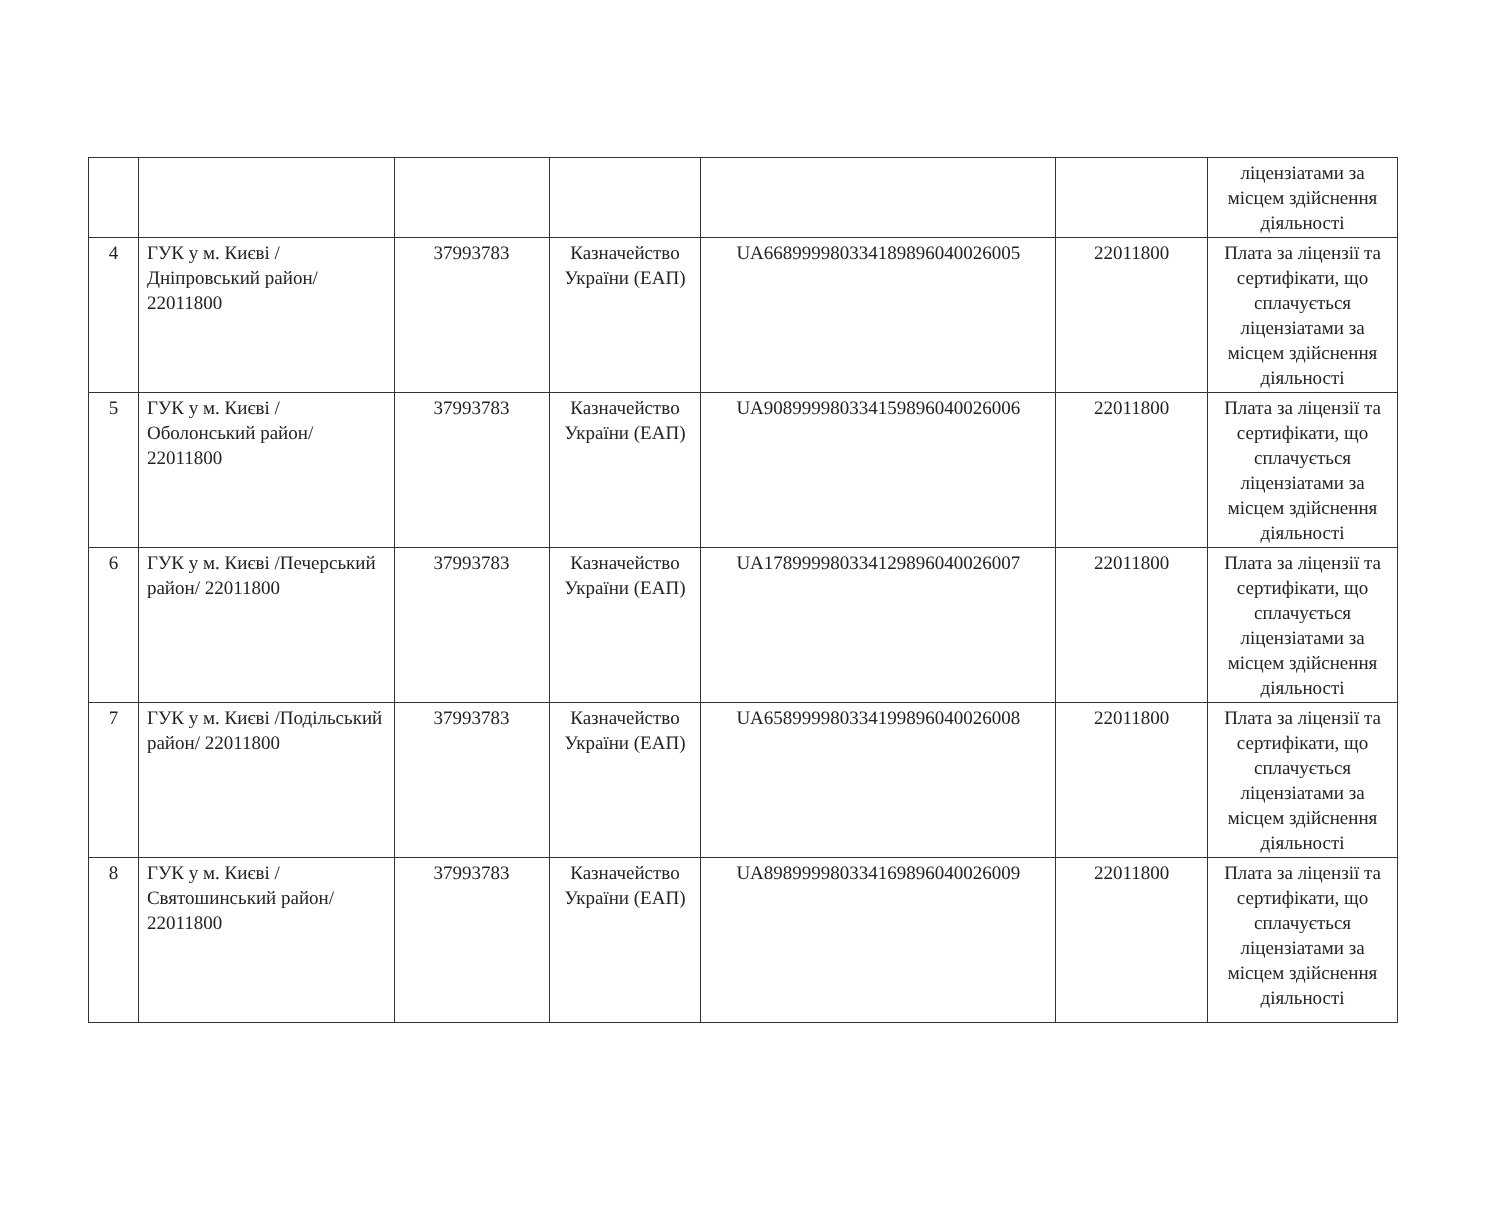| | | | | | | ліцензіатами за місцем здійснення діяльності |
| 4 | ГУК у м. Києві /Дніпровський район/ 22011800 | 37993783 | Казначейство України (ЕАП) | UA668999980334189896040026005 | 22011800 | Плата за ліцензії та сертифікати, що сплачується ліцензіатами за місцем здійснення діяльності |
| 5 | ГУК у м. Києві /Оболонський район/ 22011800 | 37993783 | Казначейство України (ЕАП) | UA908999980334159896040026006 | 22011800 | Плата за ліцензії та сертифікати, що сплачується ліцензіатами за місцем здійснення діяльності |
| 6 | ГУК у м. Києві /Печерський район/ 22011800 | 37993783 | Казначейство України (ЕАП) | UA178999980334129896040026007 | 22011800 | Плата за ліцензії та сертифікати, що сплачується ліцензіатами за місцем здійснення діяльності |
| 7 | ГУК у м. Києві /Подільський район/ 22011800 | 37993783 | Казначейство України (ЕАП) | UA658999980334199896040026008 | 22011800 | Плата за ліцензії та сертифікати, що сплачується ліцензіатами за місцем здійснення діяльності |
| 8 | ГУК у м. Києві /Святошинський район/ 22011800 | 37993783 | Казначейство України (ЕАП) | UA898999980334169896040026009 | 22011800 | Плата за ліцензії та сертифікати, що сплачується ліцензіатами за місцем здійснення діяльності |